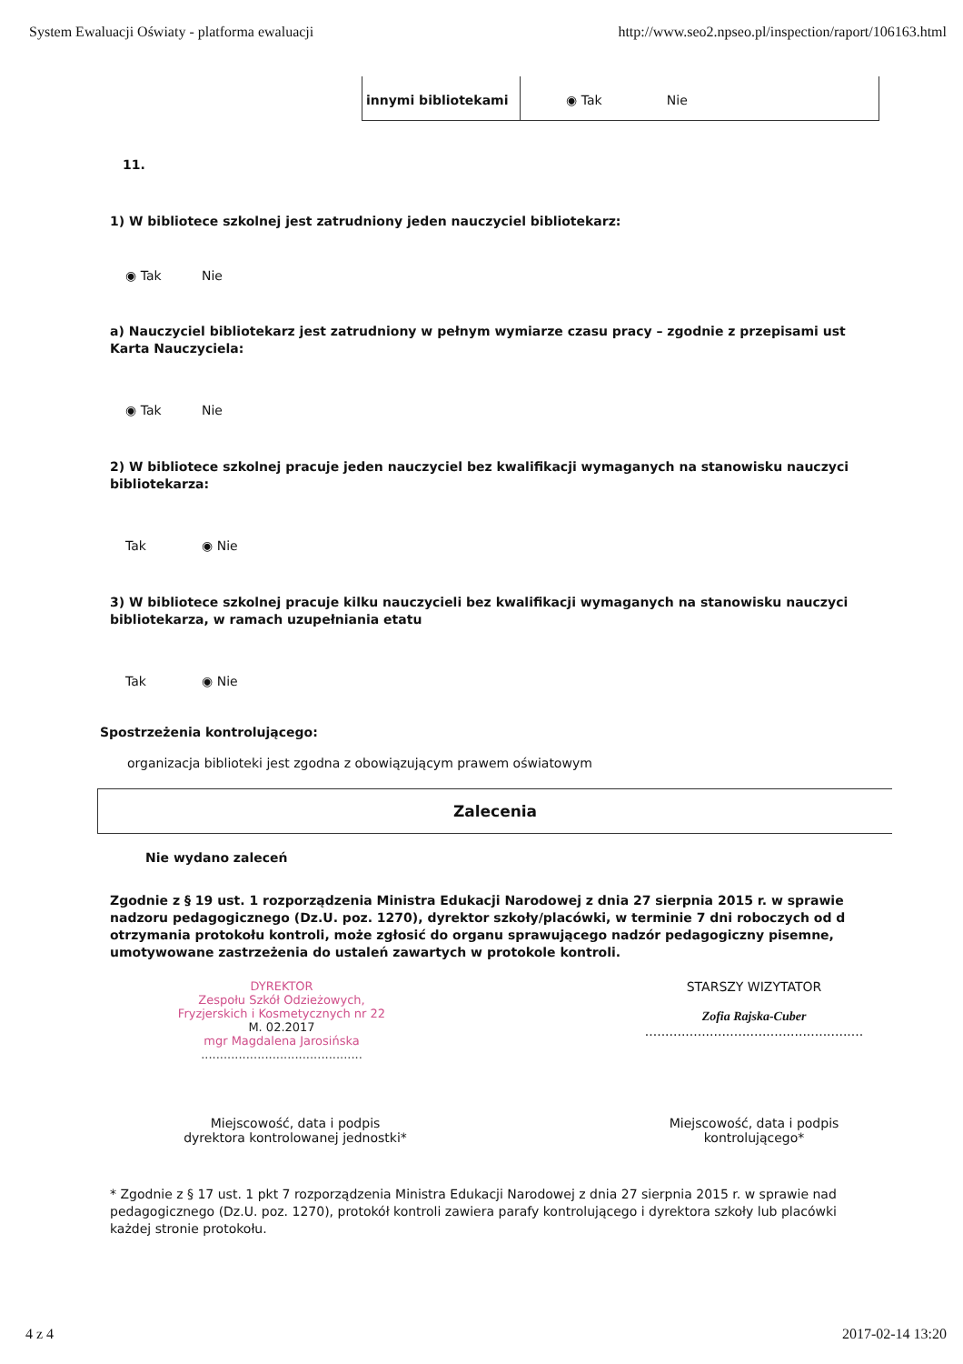System Ewaluacji Oświaty - platforma ewaluacji http://www.seo2.npseo.pl/inspection/raport/106163.html
| innymi bibliotekami | ◉ Tak Nie |
11.
1) W bibliotece szkolnej jest zatrudniony jeden nauczyciel bibliotekarz:
◉ Tak Nie
a) Nauczyciel bibliotekarz jest zatrudniony w pełnym wymiarze czasu pracy – zgodnie z przepisami ust
Karta Nauczyciela:
◉ Tak Nie
2) W bibliotece szkolnej pracuje jeden nauczyciel bez kwalifikacji wymaganych na stanowisku nauczyci
bibliotekarza:
Tak ◉ Nie
3) W bibliotece szkolnej pracuje kilku nauczycieli bez kwalifikacji wymaganych na stanowisku nauczyci
bibliotekarza, w ramach uzupełniania etatu
Tak ◉ Nie
Spostrzeżenia kontrolującego:
organizacja biblioteki jest zgodna z obowiązującym prawem oświatowym
Zalecenia
Nie wydano zaleceń
Zgodnie z § 19 ust. 1 rozporządzenia Ministra Edukacji Narodowej z dnia 27 sierpnia 2015 r. w sprawie
nadzoru pedagogicznego (Dz.U. poz. 1270), dyrektor szkoły/placówki, w terminie 7 dni roboczych od d
otrzymania protokołu kontroli, może zgłosić do organu sprawującego nadzór pedagogiczny pisemne,
umotywowane zastrzeżenia do ustaleń zawartych w protokole kontroli.
DYREKTOR
Zespołu Szkół Odzieżowych,
Fryzjerskich i Kosmetycznych nr 22
M. 02.2017
mgr Magdalena Jarosińska
...........................................
STARSZY WIZYTATOR
Zofia Rajska-Cuber
......................................................
Miejscowość, data i podpis
dyrektora kontrolowanej jednostki*
Miejscowość, data i podpis
kontrolującego*
* Zgodnie z § 17 ust. 1 pkt 7 rozporządzenia Ministra Edukacji Narodowej z dnia 27 sierpnia 2015 r. w sprawie nad
pedagogicznego (Dz.U. poz. 1270), protokół kontroli zawiera parafy kontrolującego i dyrektora szkoły lub placówki
każdej stronie protokołu.
4 z 4 2017-02-14 13:20